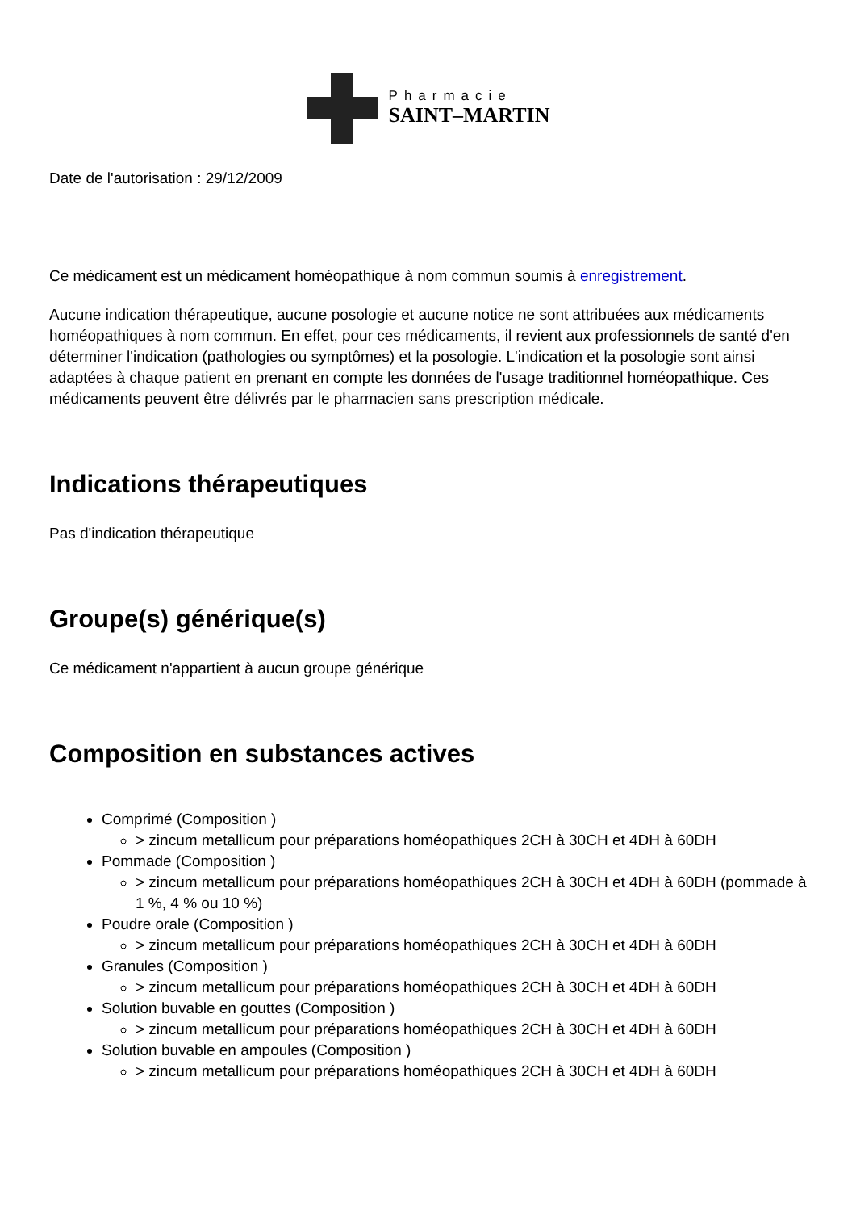Pharmacie
SAINT–MARTIN
Date de l'autorisation : 29/12/2009
Ce médicament est un médicament homéopathique à nom commun soumis à enregistrement.
Aucune indication thérapeutique, aucune posologie et aucune notice ne sont attribuées aux médicaments homéopathiques à nom commun. En effet, pour ces médicaments, il revient aux professionnels de santé d'en déterminer l'indication (pathologies ou symptômes) et la posologie. L'indication et la posologie sont ainsi adaptées à chaque patient en prenant en compte les données de l'usage traditionnel homéopathique. Ces médicaments peuvent être délivrés par le pharmacien sans prescription médicale.
Indications thérapeutiques
Pas d'indication thérapeutique
Groupe(s) générique(s)
Ce médicament n'appartient à aucun groupe générique
Composition en substances actives
Comprimé (Composition )
> zincum metallicum pour préparations homéopathiques 2CH à 30CH et 4DH à 60DH
Pommade (Composition )
> zincum metallicum pour préparations homéopathiques 2CH à 30CH et 4DH à 60DH (pommade à 1 %, 4 % ou 10 %)
Poudre orale (Composition )
> zincum metallicum pour préparations homéopathiques 2CH à 30CH et 4DH à 60DH
Granules (Composition )
> zincum metallicum pour préparations homéopathiques 2CH à 30CH et 4DH à 60DH
Solution buvable en gouttes (Composition )
> zincum metallicum pour préparations homéopathiques 2CH à 30CH et 4DH à 60DH
Solution buvable en ampoules (Composition )
> zincum metallicum pour préparations homéopathiques 2CH à 30CH et 4DH à 60DH